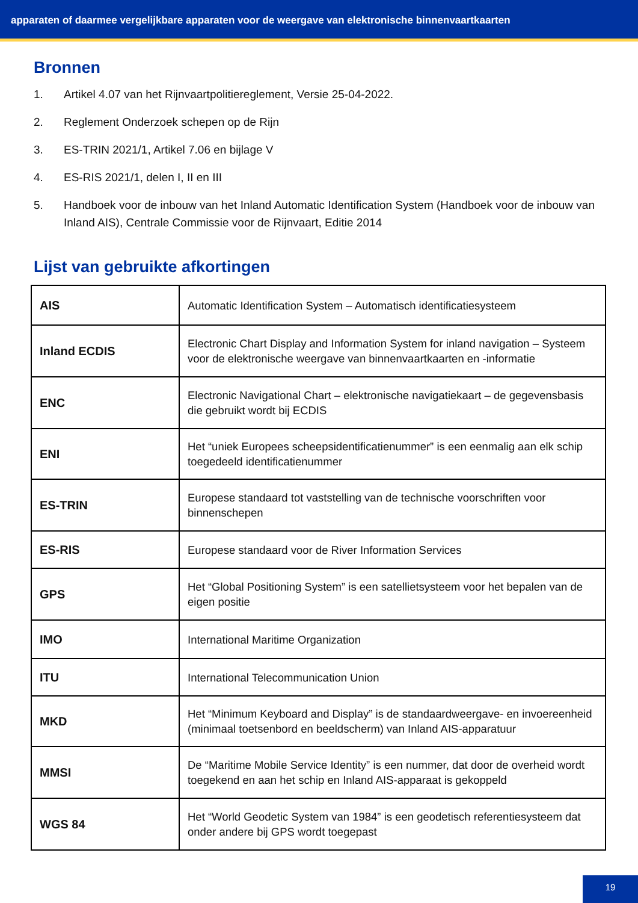apparaten of daarmee vergelijkbare apparaten voor de weergave van elektronische binnenvaartkaarten
Bronnen
1. Artikel 4.07 van het Rijnvaartpolitiereglement, Versie 25-04-2022.
2. Reglement Onderzoek schepen op de Rijn
3. ES-TRIN 2021/1, Artikel 7.06 en bijlage V
4. ES-RIS 2021/1, delen I, II en III
5. Handboek voor de inbouw van het Inland Automatic Identification System (Handboek voor de inbouw van Inland AIS), Centrale Commissie voor de Rijnvaart, Editie 2014
Lijst van gebruikte afkortingen
| AIS | Automatic Identification System – Automatisch identificatiesysteem |
| Inland ECDIS | Electronic Chart Display and Information System for inland navigation – Systeem voor de elektronische weergave van binnenvaartkaarten en -informatie |
| ENC | Electronic Navigational Chart – elektronische navigatiekaart – de gegevensbasis die gebruikt wordt bij ECDIS |
| ENI | Het “uniek Europees scheepsidentificatienummer” is een eenmalig aan elk schip toegedeeld identificatienummer |
| ES-TRIN | Europese standaard tot vaststelling van de technische voorschriften voor binnenschepen |
| ES-RIS | Europese standaard voor de River Information Services |
| GPS | Het “Global Positioning System” is een satellietsysteem voor het bepalen van de eigen positie |
| IMO | International Maritime Organization |
| ITU | International Telecommunication Union |
| MKD | Het “Minimum Keyboard and Display” is de standaardweergave- en invoereenheid (minimaal toetsenbord en beeldscherm) van Inland AIS-apparatuur |
| MMSI | De “Maritime Mobile Service Identity” is een nummer, dat door de overheid wordt toegekend en aan het schip en Inland AIS-apparaat is gekoppeld |
| WGS 84 | Het “World Geodetic System van 1984” is een geodetisch referentiesysteem dat onder andere bij GPS wordt toegepast |
19